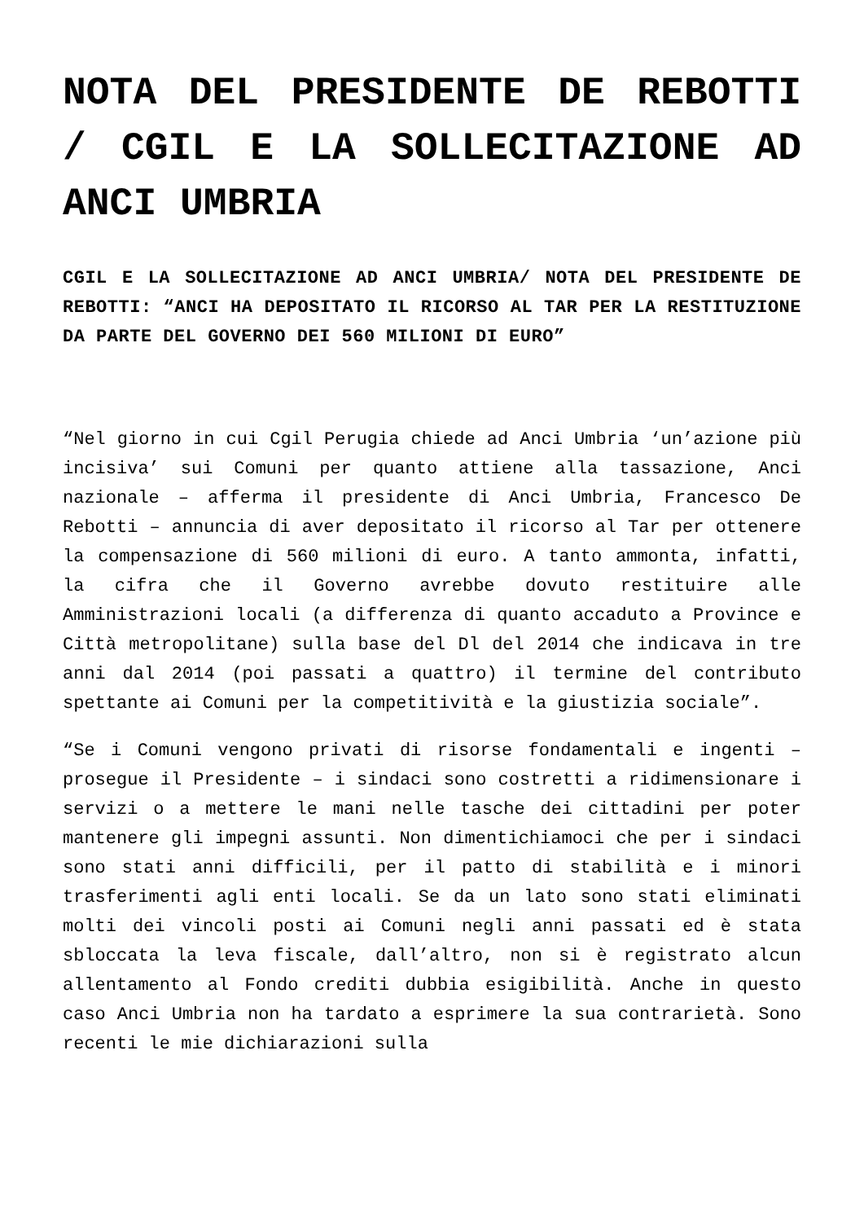NOTA DEL PRESIDENTE DE REBOTTI / CGIL E LA SOLLECITAZIONE AD ANCI UMBRIA
CGIL E LA SOLLECITAZIONE AD ANCI UMBRIA/ NOTA DEL PRESIDENTE DE REBOTTI: “ANCI HA DEPOSITATO IL RICORSO AL TAR PER LA RESTITUZIONE DA PARTE DEL GOVERNO DEI 560 MILIONI DI EURO”
“Nel giorno in cui Cgil Perugia chiede ad Anci Umbria ‘un’azione più incisiva’ sui Comuni per quanto attiene alla tassazione, Anci nazionale – afferma il presidente di Anci Umbria, Francesco De Rebotti – annuncia di aver depositato il ricorso al Tar per ottenere la compensazione di 560 milioni di euro. A tanto ammonta, infatti, la cifra che il Governo avrebbe dovuto restituire alle Amministrazioni locali (a differenza di quanto accaduto a Province e Città metropolitane) sulla base del Dl del 2014 che indicava in tre anni dal 2014 (poi passati a quattro) il termine del contributo spettante ai Comuni per la competitività e la giustizia sociale”.
“Se i Comuni vengono privati di risorse fondamentali e ingenti – prosegue il Presidente – i sindaci sono costretti a ridimensionare i servizi o a mettere le mani nelle tasche dei cittadini per poter mantenere gli impegni assunti. Non dimentichiamoci che per i sindaci sono stati anni difficili, per il patto di stabilità e i minori trasferimenti agli enti locali. Se da un lato sono stati eliminati molti dei vincoli posti ai Comuni negli anni passati ed è stata sbloccata la leva fiscale, dall’altro, non si è registrato alcun allentamento al Fondo crediti dubbia esigibilità. Anche in questo caso Anci Umbria non ha tardato a esprimere la sua contrarietà. Sono recenti le mie dichiarazioni sulla